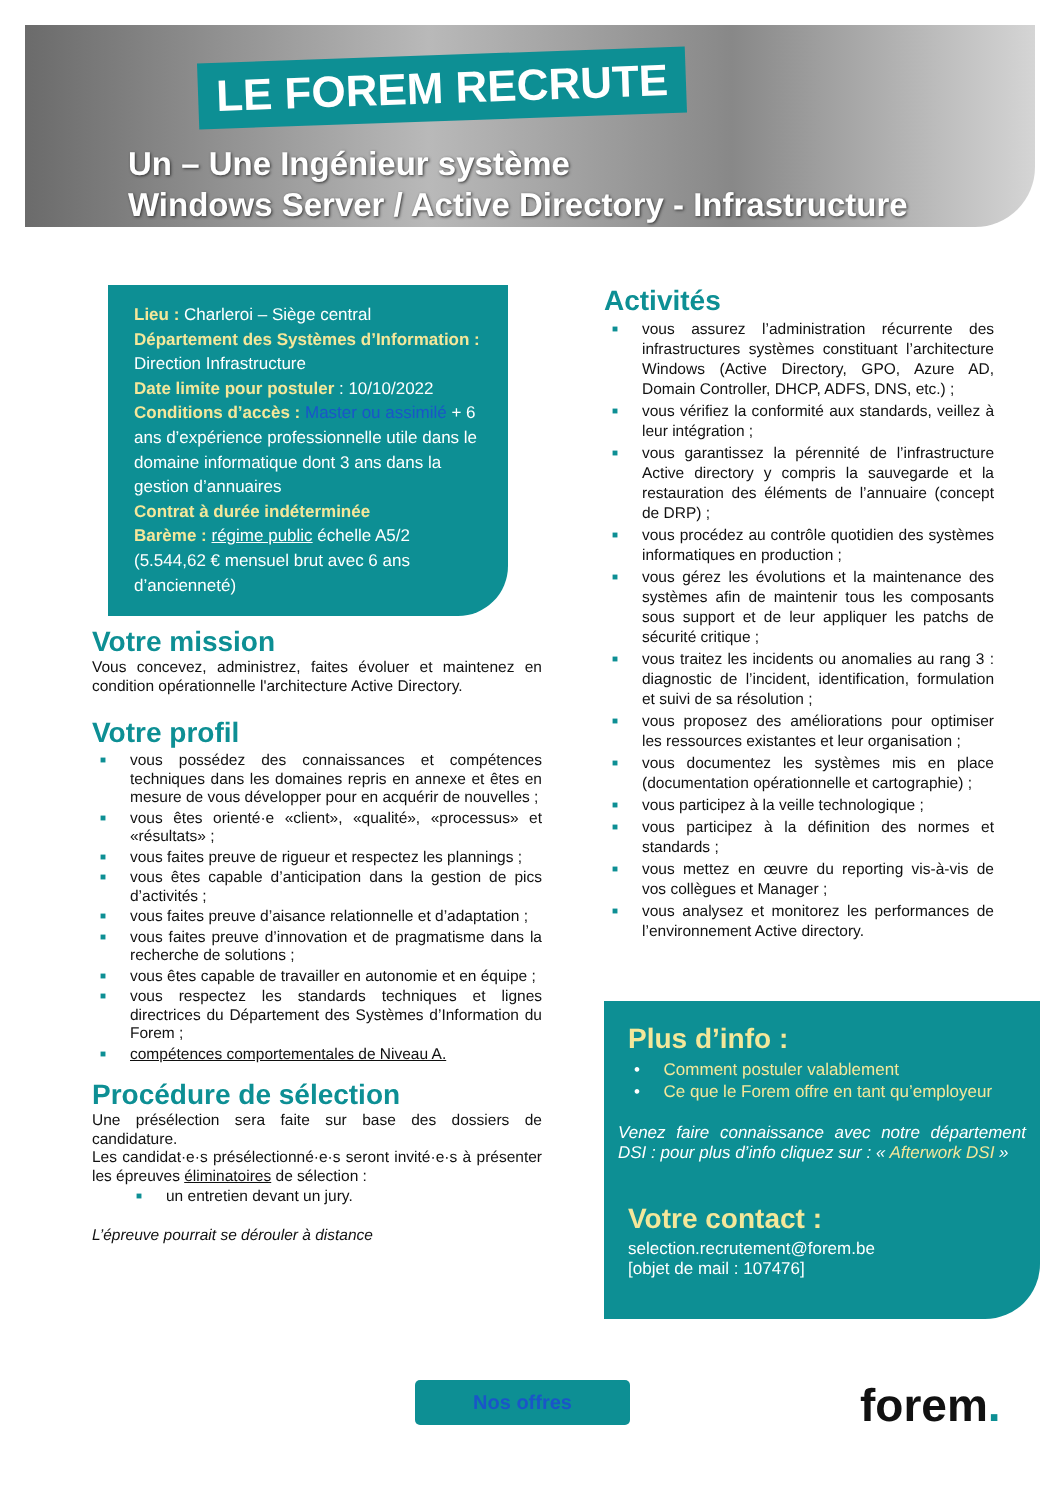LE FOREM RECRUTE
Un – Une Ingénieur système
Windows Server / Active Directory - Infrastructure
Lieu : Charleroi – Siège central
Département des Systèmes d’Information : Direction Infrastructure
Date limite pour postuler : 10/10/2022
Conditions d’accès : Master ou assimilé + 6 ans d’expérience professionnelle utile dans le domaine informatique dont 3 ans dans la gestion d’annuaires
Contrat à durée indéterminée
Barème : régime public échelle A5/2 (5.544,62 € mensuel brut avec 6 ans d’ancienneté)
Votre mission
Vous concevez, administrez, faites évoluer et maintenez en condition opérationnelle l'architecture Active Directory.
Votre profil
■ vous possédez des connaissances et compétences techniques dans les domaines repris en annexe et êtes en mesure de vous développer pour en acquérir de nouvelles ;
■ vous êtes orienté·e «client», «qualité», «processus» et «résultats» ;
■ vous faites preuve de rigueur et respectez les plannings ;
■ vous êtes capable d’anticipation dans la gestion de pics d’activités ;
■ vous faites preuve d’aisance relationnelle et d’adaptation ;
■ vous faites preuve d’innovation et de pragmatisme dans la recherche de solutions ;
■ vous êtes capable de travailler en autonomie et en équipe ;
■ vous respectez les standards techniques et lignes directrices du Département des Systèmes d’Information du Forem ;
■ compétences comportementales de Niveau A.
Procédure de sélection
Une présélection sera faite sur base des dossiers de candidature.
Les candidat·e·s présélectionné·e·s seront invité·e·s à présenter les épreuves éliminatoires de sélection :
■ un entretien devant un jury.
L’épreuve pourrait se dérouler à distance
Activités
■ vous assurez l’administration récurrente des infrastructures systèmes constituant l’architecture Windows (Active Directory, GPO, Azure AD, Domain Controller, DHCP, ADFS, DNS, etc.) ;
■ vous vérifiez la conformité aux standards, veillez à leur intégration ;
■ vous garantissez la pérennité de l’infrastructure Active directory y compris la sauvegarde et la restauration des éléments de l’annuaire (concept de DRP) ;
■ vous procédez au contrôle quotidien des systèmes informatiques en production ;
■ vous gérez les évolutions et la maintenance des systèmes afin de maintenir tous les composants sous support et de leur appliquer les patchs de sécurité critique ;
■ vous traitez les incidents ou anomalies au rang 3 : diagnostic de l’incident, identification, formulation et suivi de sa résolution ;
■ vous proposez des améliorations pour optimiser les ressources existantes et leur organisation ;
■ vous documentez les systèmes mis en place (documentation opérationnelle et cartographie) ;
■ vous participez à la veille technologique ;
■ vous participez à la définition des normes et standards ;
■ vous mettez en œuvre du reporting vis-à-vis de vos collègues et Manager ;
■ vous analysez et monitorez les performances de l’environnement Active directory.
Plus d’info :
• Comment postuler valablement
• Ce que le Forem offre en tant qu’employeur
Venez faire connaissance avec notre département DSI : pour plus d’info cliquez sur : « Afterwork DSI »
Votre contact :
selection.recrutement@forem.be
[objet de mail : 107476]
Nos offres forem.